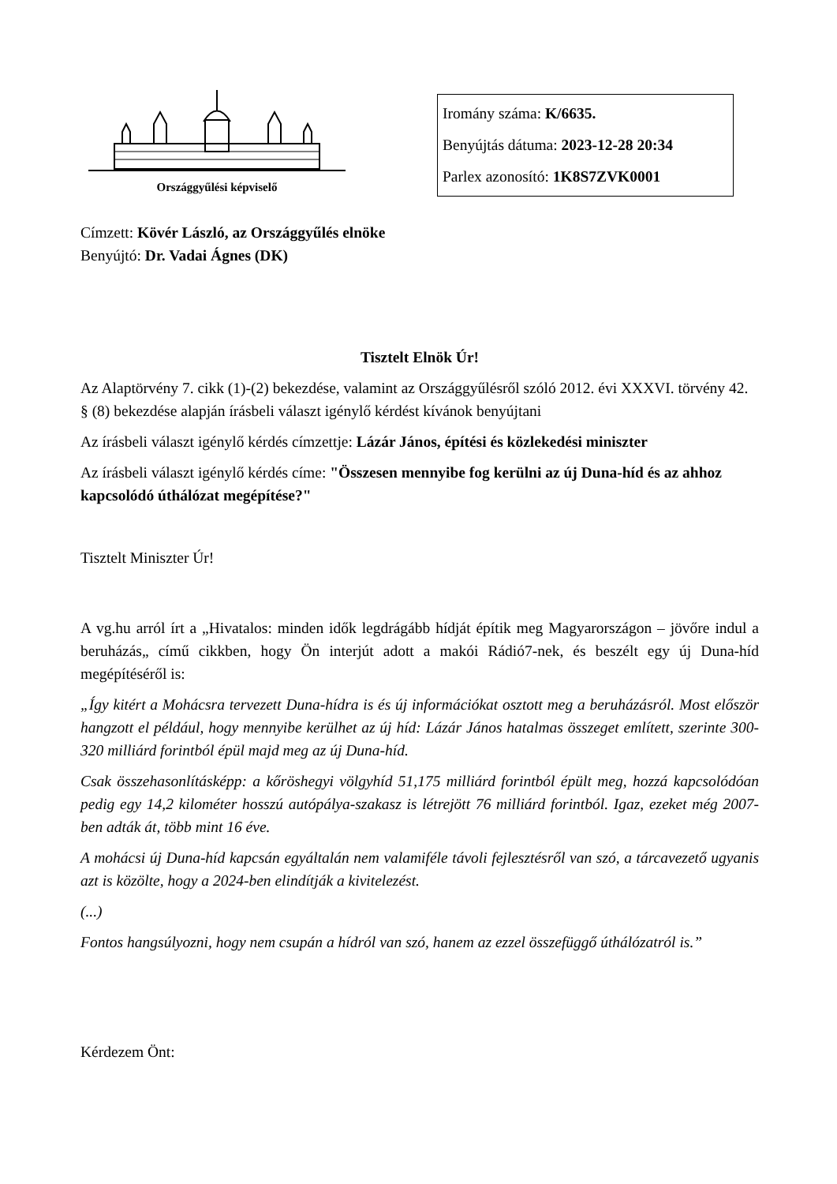Országgyűlési képviselő
Iromány száma: K/6635.
Benyújtás dátuma: 2023-12-28 20:34
Parlex azonosító: 1K8S7ZVK0001
Címzett: Kövér László, az Országgyűlés elnöke
Benyújtó: Dr. Vadai Ágnes (DK)
Tisztelt Elnök Úr!
Az Alaptörvény 7. cikk (1)-(2) bekezdése, valamint az Országgyűlésről szóló 2012. évi XXXVI. törvény 42. § (8) bekezdése alapján írásbeli választ igénylő kérdést kívánok benyújtani
Az írásbeli választ igénylő kérdés címzettje: Lázár János, építési és közlekedési miniszter
Az írásbeli választ igénylő kérdés címe: "Összesen mennyibe fog kerülni az új Duna-híd és az ahhoz kapcsolódó úthálózat megépítése?"
Tisztelt Miniszter Úr!
A vg.hu arról írt a „Hivatalos: minden idők legdrágább hídját építik meg Magyarországon – jövőre indul a beruházás„ című cikkben, hogy Ön interjút adott a makói Rádió7-nek, és beszélt egy új Duna-híd megépítéséről is:
„Így kitért a Mohácsra tervezett Duna-hídra is és új információkat osztott meg a beruházásról. Most először hangzott el például, hogy mennyibe kerülhet az új híd: Lázár János hatalmas összeget említett, szerinte 300-320 milliárd forintból épül majd meg az új Duna-híd.
Csak összehasonlításképp: a kőröshegyi völgyhíd 51,175 milliárd forintból épült meg, hozzá kapcsolódóan pedig egy 14,2 kilométer hosszú autópálya-szakasz is létrejött 76 milliárd forintból. Igaz, ezeket még 2007-ben adták át, több mint 16 éve.
A mohácsi új Duna-híd kapcsán egyáltalán nem valamiféle távoli fejlesztésről van szó, a tárcavezető ugyanis azt is közölte, hogy a 2024-ben elindítják a kivitelezést.
(...)
Fontos hangsúlyozni, hogy nem csupán a hídról van szó, hanem az ezzel összefüggő úthálózatról is.”
Kérdezem Önt: